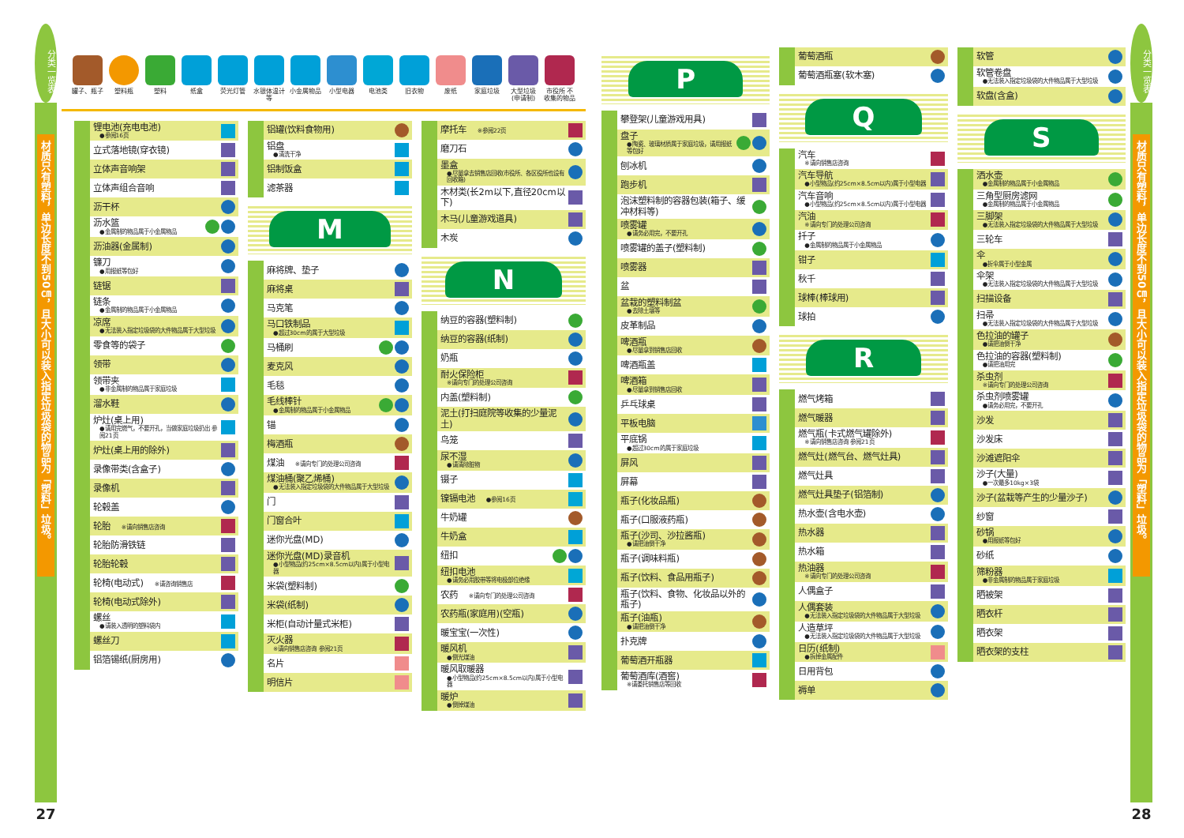分类一览表
材质只有塑料，单边长度不到50㎝，且大小可以装入指定垃圾袋的物品为「塑料」垃圾。
27
罐子、瓶子 塑料瓶 塑料 纸盒 荧光灯管 水银体温计等
小金属物品 小型电器 电池类 旧衣物 废纸 家庭垃圾 大型垃圾 (申请制)
市役所 不收集的物品
锂电池(充电电池)
●参阅16页
立式落地镜(穿衣镜)
立体声音响架
立体声组合音响
沥干杯
沥水篮
●金属制的物品属于小金属物品
沥油器(金属制)
镰刀
●用报纸等包好
链锯
链条
●金属制的物品属于小金属物品
凉席
●无法装入指定垃圾袋的大件物品属于大型垃圾
零食等的袋子
领带
领带夹
●非金属制的物品属于家庭垃圾
溜水鞋
炉灶(桌上用)
●请用完燃气，不要开孔，当做家庭垃圾扔出 参阅21页
炉灶(桌上用的除外)
录像带类(含盒子)
录像机
轮毂盖
轮胎 ※请向销售店咨询
轮胎防滑铁链
轮胎轮毂
轮椅(电动式) ※请咨询销售店
轮椅(电动式除外)
螺丝
●请装入透明的塑料袋内
螺丝刀
铝箔锡纸(厨房用)
铝罐(饮料食物用)
铝盘
●清洗干净
铝制饭盒
滤茶器
M
麻将牌、垫子
麻将桌
马克笔
马口铁制品
●超过30cm的属于大型垃圾
马桶刷
麦克风
毛毯
毛线棒针
●金属制的物品属于小金属物品
锚
梅酒瓶
煤油 ※请向专门的处理公司咨询
煤油桶(聚乙烯桶)
●无法装入指定垃圾袋的大件物品属于大型垃圾
门
门窗合叶
迷你光盘(MD)
迷你光盘(MD)录音机
●小型物品(约25cm×8.5cm以内)属于小型电器
米袋(塑料制)
米袋(纸制)
米柜(自动计量式米柜)
灭火器
※请向销售店咨询 参阅21页
名片
明信片
摩托车 ※参阅22页
磨刀石
墨盒
●尽量拿去销售店回收(市役所、各区役所也设有回收箱)
木材类(长2m以下,直径20cm以下)
木马(儿童游戏道具)
木炭
N
纳豆的容器(塑料制)
纳豆的容器(纸制)
奶瓶
耐火保险柜
※请向专门的处理公司咨询
内盖(塑料制)
泥土(打扫庭院等收集的少量泥土)
鸟笼
尿不湿
●请清除脏物
镊子
镍镉电池 ●参阅16页
牛奶罐
牛奶盒
纽扣
纽扣电池
●请务必用胶带等将电极部位绝缘
农药 ※请向专门的处理公司咨询
农药瓶(家庭用)(空瓶)
暖宝宝(一次性)
暖风机
●倒光煤油
暖风取暖器
●小型物品(约25cm×8.5cm以内)属于小型电器
暖炉
●倒掉煤油
P
攀登架(儿童游戏用具)
盘子
●陶瓷、玻璃材质属于家庭垃圾，请用报纸等包好
刨冰机
跑步机
泡沫塑料制的容器包装(箱子、缓冲材料等)
喷雾罐
●请务必用完，不要开孔
喷雾罐的盖子(塑料制)
喷雾器
盆
盆栽的塑料制盆
●去除土壤等
皮革制品
啤酒瓶
●尽量拿到销售店回收
啤酒瓶盖
啤酒箱
●尽量拿到销售店回收
乒乓球桌
平板电脑
平底锅
●超过30cm的属于家庭垃圾
屏风
屏幕
瓶子(化妆品瓶)
瓶子(口服液药瓶)
瓶子(沙司、沙拉酱瓶)
●请把油倒干净
瓶子(调味料瓶)
瓶子(饮料、食品用瓶子)
瓶子(饮料、食物、化妆品以外的瓶子)
瓶子(油瓶)
●请把油倒干净
扑克牌
葡萄酒开瓶器
葡萄酒库(酒窖)
※请委托销售店等回收
葡萄酒瓶
葡萄酒瓶塞(软木塞)
Q
汽车
※请向销售店咨询
汽车导航
●小型物品(约25cm×8.5cm以内)属于小型电器
汽车音响
●小型物品(约25cm×8.5cm以内)属于小型电器
汽油
※请向专门的处理公司咨询
扦子
●金属制的物品属于小金属物品
钳子
秋千
球棒(棒球用)
球拍
R
燃气烤箱
燃气暖器
燃气瓶(卡式燃气罐除外)
※请向销售店咨询 参阅21页
燃气灶(燃气台、燃气灶具)
燃气灶具
燃气灶具垫子(铝箔制)
热水壶(含电水壶)
热水器
热水箱
热油器
※请向专门的处理公司咨询
人偶盒子
人偶套装
●无法装入指定垃圾袋的大件物品属于大型垃圾
人造草坪
●无法装入指定垃圾袋的大件物品属于大型垃圾
日历(纸制)
●拆掉金属配件
日用背包
褥单
软管
软管卷盘
●无法装入指定垃圾袋的大件物品属于大型垃圾
软盘(含盒)
S
洒水壶
●金属制的物品属于小金属物品
三角型厨房滤网
●金属制的物品属于小金属物品
三脚架
●无法装入指定垃圾袋的大件物品属于大型垃圾
三轮车
伞
●折伞属于小型金属
伞架
●无法装入指定垃圾袋的大件物品属于大型垃圾
扫描设备
扫帚
●无法装入指定垃圾袋的大件物品属于大型垃圾
色拉油的罐子
●请把油倒干净
色拉油的容器(塑料制)
●请把油用完
杀虫剂
※请向专门的处理公司咨询
杀虫剂喷雾罐
●请务必用完，不要开孔
沙发
沙发床
沙滩遮阳伞
沙子(大量)
●一次最多10kg×3袋
沙子(盆栽等产生的少量沙子)
纱窗
砂锅
●用报纸等包好
砂纸
筛粉器
●非金属制的物品属于家庭垃圾
晒被架
晒衣杆
晒衣架
晒衣架的支柱
分类一览表
材质只有塑料，单边长度不到50㎝，且大小可以装入指定垃圾袋的物品为「塑料」垃圾。
28